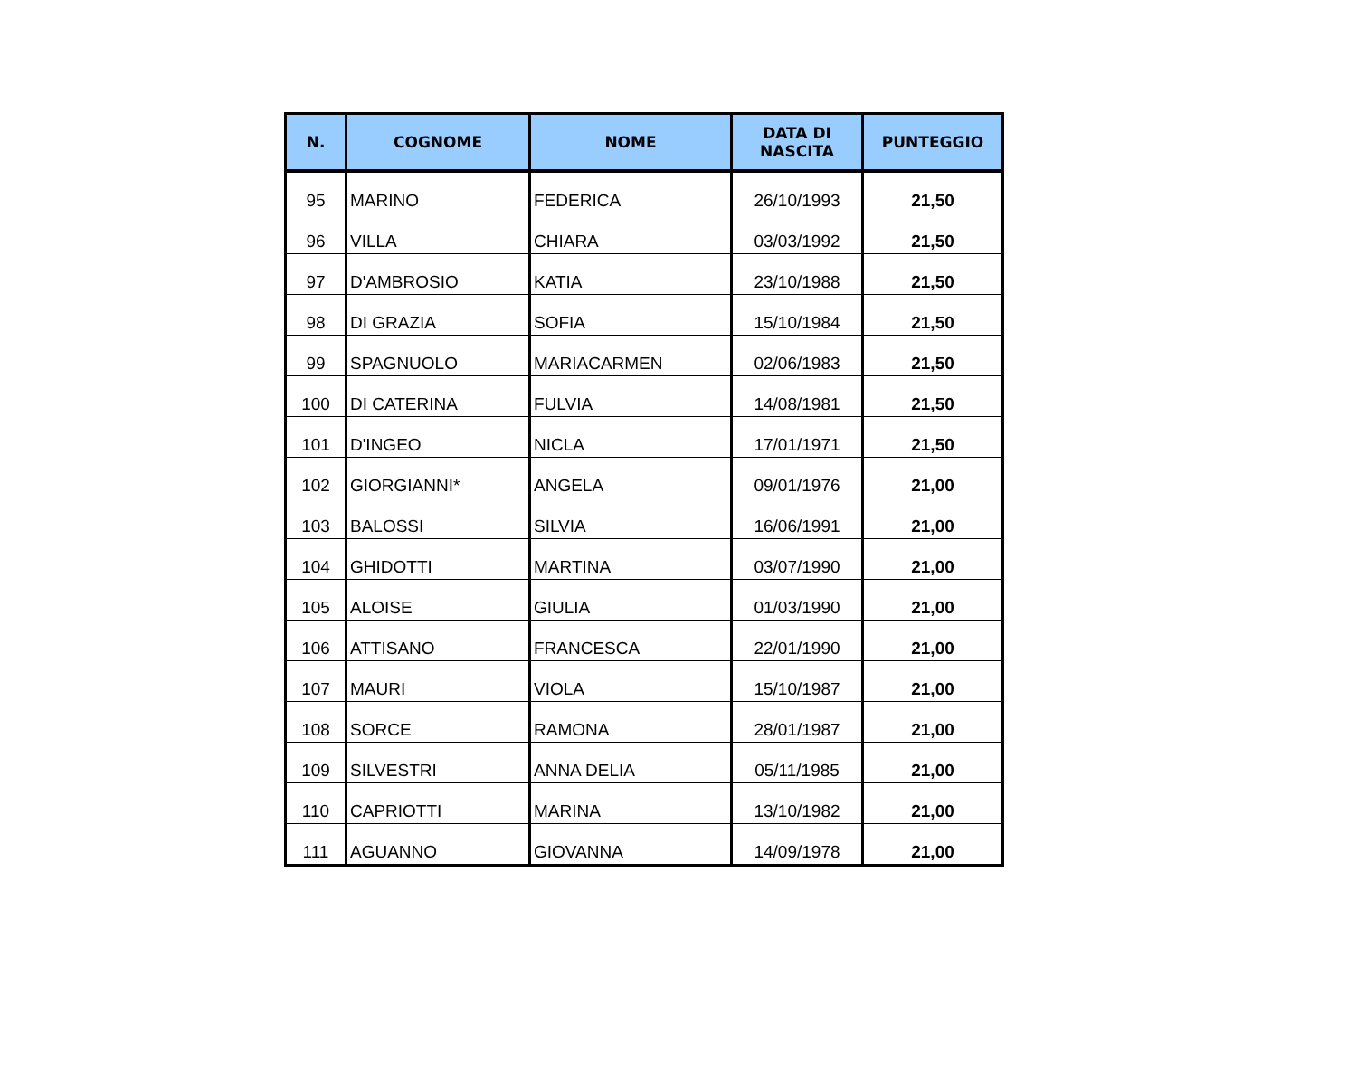| N. | COGNOME | NOME | DATA DI NASCITA | PUNTEGGIO |
| --- | --- | --- | --- | --- |
| 95 | MARINO | FEDERICA | 26/10/1993 | 21,50 |
| 96 | VILLA | CHIARA | 03/03/1992 | 21,50 |
| 97 | D'AMBROSIO | KATIA | 23/10/1988 | 21,50 |
| 98 | DI GRAZIA | SOFIA | 15/10/1984 | 21,50 |
| 99 | SPAGNUOLO | MARIACARMEN | 02/06/1983 | 21,50 |
| 100 | DI CATERINA | FULVIA | 14/08/1981 | 21,50 |
| 101 | D'INGEO | NICLA | 17/01/1971 | 21,50 |
| 102 | GIORGIANNI* | ANGELA | 09/01/1976 | 21,00 |
| 103 | BALOSSI | SILVIA | 16/06/1991 | 21,00 |
| 104 | GHIDOTTI | MARTINA | 03/07/1990 | 21,00 |
| 105 | ALOISE | GIULIA | 01/03/1990 | 21,00 |
| 106 | ATTISANO | FRANCESCA | 22/01/1990 | 21,00 |
| 107 | MAURI | VIOLA | 15/10/1987 | 21,00 |
| 108 | SORCE | RAMONA | 28/01/1987 | 21,00 |
| 109 | SILVESTRI | ANNA DELIA | 05/11/1985 | 21,00 |
| 110 | CAPRIOTTI | MARINA | 13/10/1982 | 21,00 |
| 111 | AGUANNO | GIOVANNA | 14/09/1978 | 21,00 |